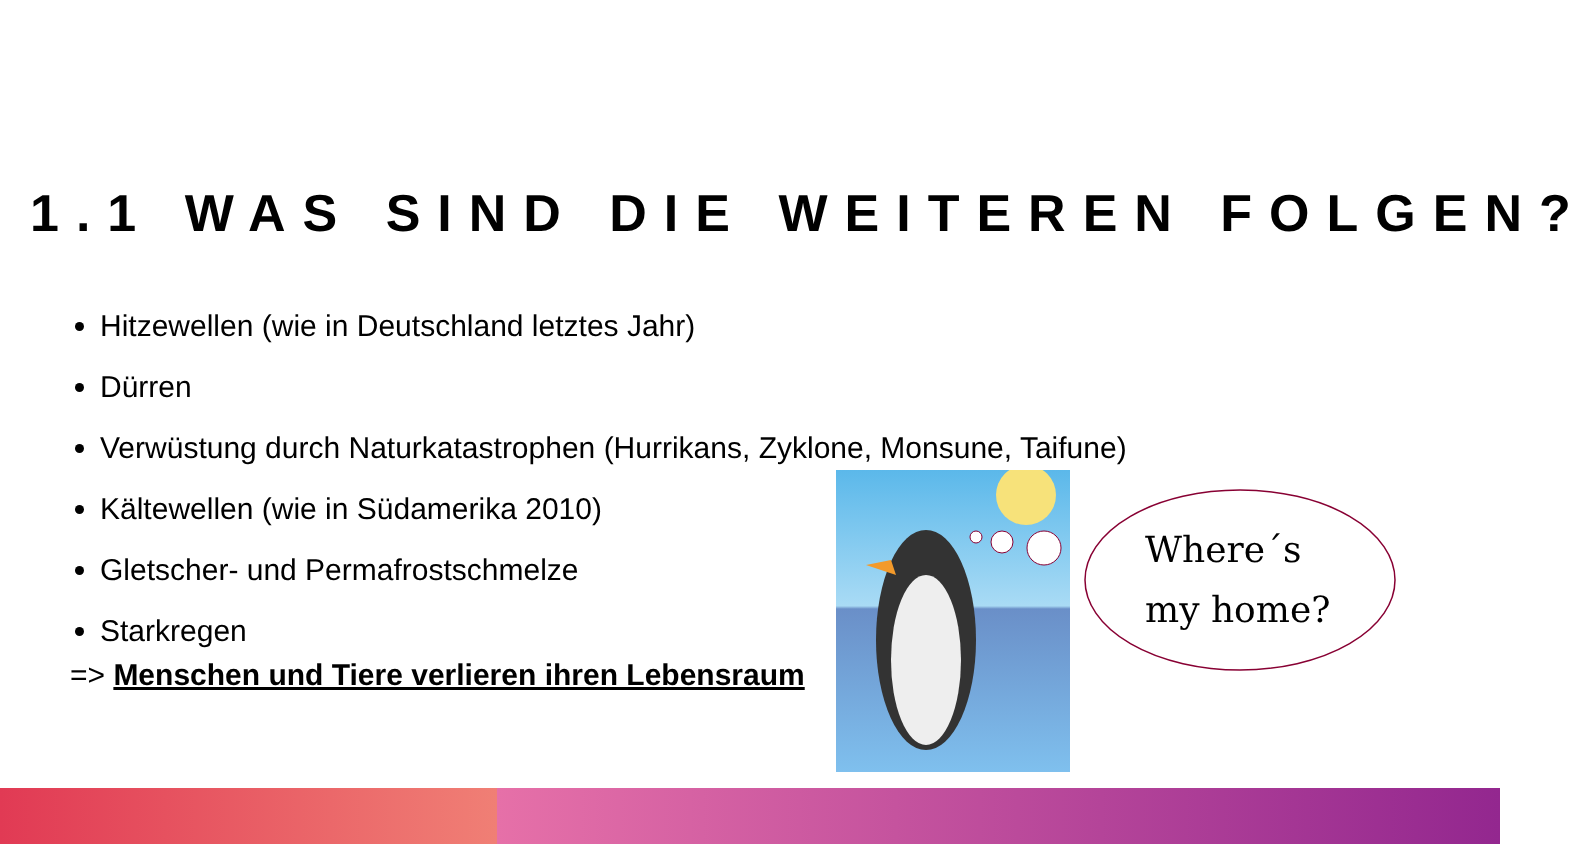1.1 WAS SIND DIE WEITEREN FOLGEN?
Hitzewellen (wie in Deutschland letztes Jahr)
Dürren
Verwüstung durch Naturkatastrophen (Hurrikans, Zyklone, Monsune, Taifune)
Kältewellen (wie in Südamerika 2010)
Gletscher- und Permafrostschmelze
Starkregen
=> Menschen und Tiere verlieren ihren Lebensraum
Where´s
my home?